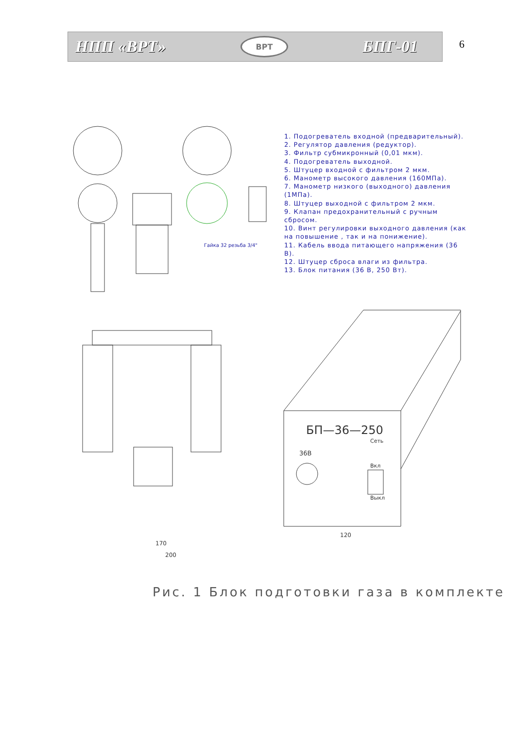НПП «ВРТ»
ВРТ
БПГ-01
6
БП—36—250
Сеть
36В
Вкл
Выкл
120
170
200
Гайка 32 резьба 3/4"
1. Подогреватель входной (предварительный).
2. Регулятор давления (редуктор).
3. Фильтр субмикронный (0,01 мкм).
4. Подогреватель выходной.
5. Штуцер входной с фильтром 2 мкм.
6. Манометр высокого давления (160МПа).
7. Манометр низкого (выходного) давления (1МПа).
8. Штуцер выходной с фильтром 2 мкм.
9. Клапан предохранительный с ручным сбросом.
10. Винт регулировки выходного давления (как на повышение , так и на понижение).
11. Кабель ввода питающего напряжения (36 В).
12. Штуцер сброса влаги из фильтра.
13. Блок питания (36 В, 250 Вт).
Рис. 1 Блок подготовки газа в комплекте